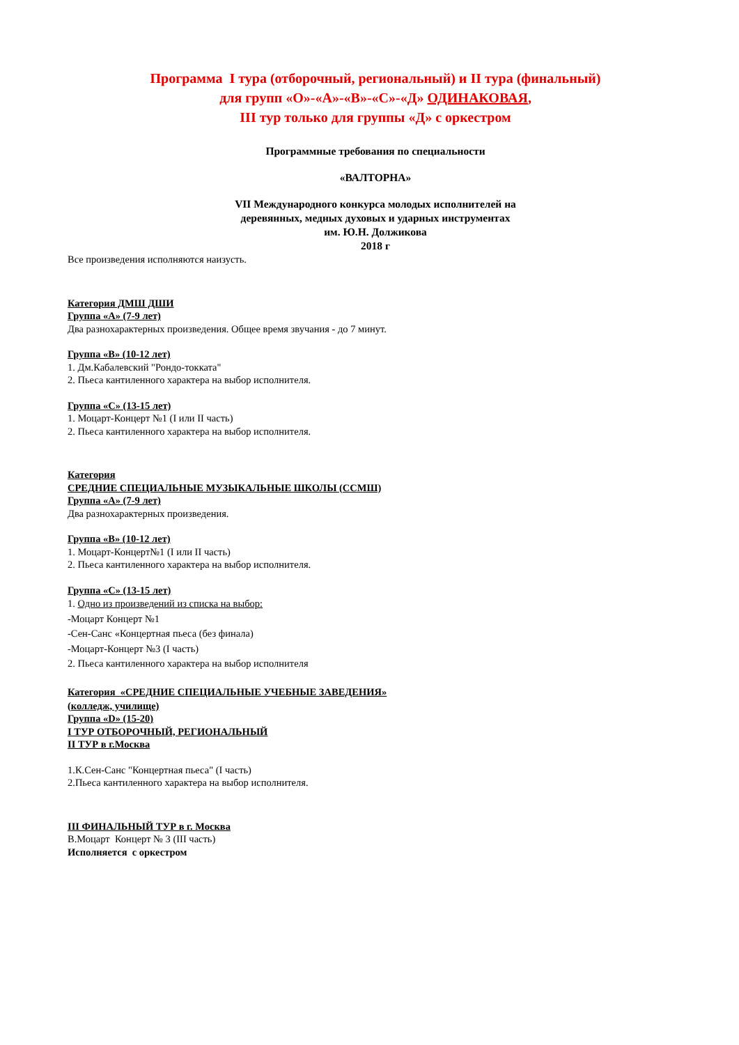Программа I тура (отборочный, региональный) и II тура (финальный)
для групп «О»-«А»-«В»-«С»-«Д» ОДИНАКОВАЯ,
III тур только для группы «Д» с оркестром
Программные требования по специальности
«ВАЛТОРНА»
VII Международного конкурса молодых исполнителей на
деревянных, медных духовых и ударных инструментах
им. Ю.Н. Должикова
2018 г
Все произведения исполняются наизусть.
Категория ДМШ ДШИ
Группа «А» (7-9 лет)
Два разнохарактерных произведения. Общее время звучания - до 7 минут.
Группа «В» (10-12 лет)
1. Дм.Кабалевский "Рондо-токката"
2. Пьеса кантиленного характера на выбор исполнителя.
Группа «С» (13-15 лет)
1. Моцарт-Концерт №1 (I или II часть)
2. Пьеса кантиленного характера на выбор исполнителя.
Категория
СРЕДНИЕ СПЕЦИАЛЬНЫЕ МУЗЫКАЛЬНЫЕ ШКОЛЫ (ССМШ)
Группа «А» (7-9 лет)
Два разнохарактерных произведения.
Группа «В» (10-12 лет)
1. Моцарт-Концерт№1 (I или II часть)
2. Пьеса кантиленного характера на выбор исполнителя.
Группа «С» (13-15 лет)
1. Одно из произведений из списка на выбор:
-Моцарт Концерт №1
-Сен-Санс «Концертная пьеса (без финала)
-Моцарт-Концерт №3 (I часть)
2. Пьеса кантиленного характера на выбор исполнителя
Категория «СРЕДНИЕ СПЕЦИАЛЬНЫЕ УЧЕБНЫЕ ЗАВЕДЕНИЯ»
(колледж, училище)
Группа «D» (15-20)
I ТУР ОТБОРОЧНЫЙ, РЕГИОНАЛЬНЫЙ
II ТУР в г.Москва
1.К.Сен-Санс "Концертная пьеса" (I часть)
2.Пьеса кантиленного характера на выбор исполнителя.
III ФИНАЛЬНЫЙ ТУР в г. Москва
В.Моцарт Концерт № 3 (III часть)
Исполняется с оркестром